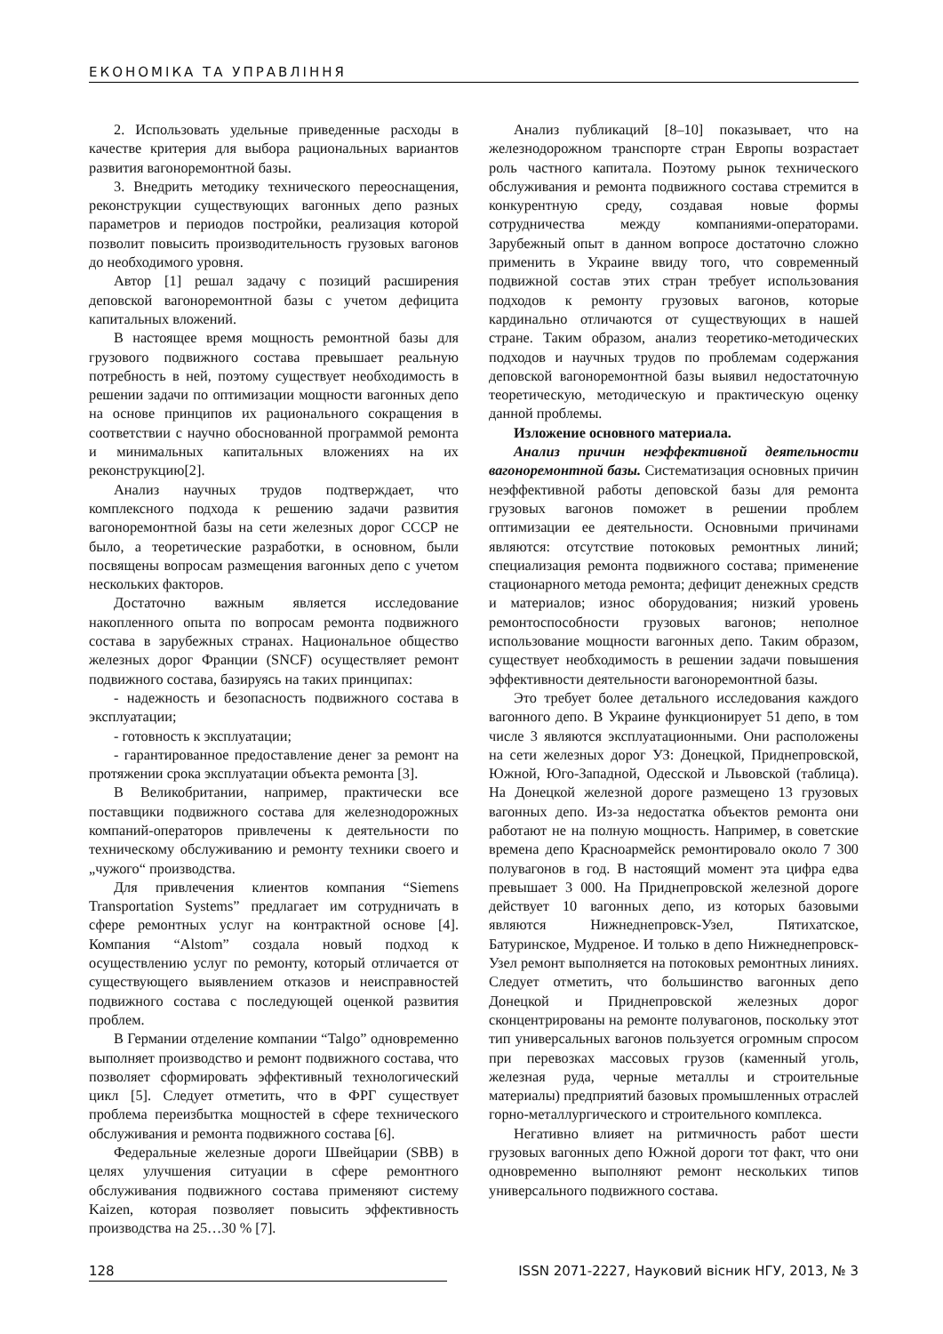ЕКОНОМІКА ТА УПРАВЛІННЯ
2. Использовать удельные приведенные расходы в качестве критерия для выбора рациональных вариантов развития вагоноремонтной базы.
3. Внедрить методику технического переоснащения, реконструкции существующих вагонных депо разных параметров и периодов постройки, реализация которой позволит повысить производительность грузовых вагонов до необходимого уровня.
Автор [1] решал задачу с позиций расширения деповской вагоноремонтной базы с учетом дефицита капитальных вложений.
В настоящее время мощность ремонтной базы для грузового подвижного состава превышает реальную потребность в ней, поэтому существует необходимость в решении задачи по оптимизации мощности вагонных депо на основе принципов их рационального сокращения в соответствии с научно обоснованной программой ремонта и минимальных капитальных вложениях на их реконструкцию[2].
Анализ научных трудов подтверждает, что комплексного подхода к решению задачи развития вагоноремонтной базы на сети железных дорог СССР не было, а теоретические разработки, в основном, были посвящены вопросам размещения вагонных депо с учетом нескольких факторов.
Достаточно важным является исследование накопленного опыта по вопросам ремонта подвижного состава в зарубежных странах. Национальное общество железных дорог Франции (SNCF) осуществляет ремонт подвижного состава, базируясь на таких принципах:
- надежность и безопасность подвижного состава в эксплуатации;
- готовность к эксплуатации;
- гарантированное предоставление денег за ремонт на протяжении срока эксплуатации объекта ремонта [3].
В Великобритании, например, практически все поставщики подвижного состава для железнодорожных компаний-операторов привлечены к деятельности по техническому обслуживанию и ремонту техники своего и „чужого“ производства.
Для привлечения клиентов компания “Siemens Transportation Systems” предлагает им сотрудничать в сфере ремонтных услуг на контрактной основе [4]. Компания “Alstom” создала новый подход к осуществлению услуг по ремонту, который отличается от существующего выявлением отказов и неисправностей подвижного состава с последующей оценкой развития проблем.
В Германии отделение компании “Talgo” одновременно выполняет производство и ремонт подвижного состава, что позволяет сформировать эффективный технологический цикл [5]. Следует отметить, что в ФРГ существует проблема переизбытка мощностей в сфере технического обслуживания и ремонта подвижного состава [6].
Федеральные железные дороги Швейцарии (SBB) в целях улучшения ситуации в сфере ремонтного обслуживания подвижного состава применяют систему Kaizen, которая позволяет повысить эффективность производства на 25…30 % [7].
Анализ публикаций [8–10] показывает, что на железнодорожном транспорте стран Европы возрастает роль частного капитала. Поэтому рынок технического обслуживания и ремонта подвижного состава стремится в конкурентную среду, создавая новые формы сотрудничества между компаниями-операторами. Зарубежный опыт в данном вопросе достаточно сложно применить в Украине ввиду того, что современный подвижной состав этих стран требует использования подходов к ремонту грузовых вагонов, которые кардинально отличаются от существующих в нашей стране. Таким образом, анализ теоретико-методических подходов и научных трудов по проблемам содержания деповской вагоноремонтной базы выявил недостаточную теоретическую, методическую и практическую оценку данной проблемы.
Изложение основного материала.
Анализ причин неэффективной деятельности вагоноремонтной базы. Систематизация основных причин неэффективной работы деповской базы для ремонта грузовых вагонов поможет в решении проблем оптимизации ее деятельности. Основными причинами являются: отсутствие потоковых ремонтных линий; специализация ремонта подвижного состава; применение стационарного метода ремонта; дефицит денежных средств и материалов; износ оборудования; низкий уровень ремонтоспособности грузовых вагонов; неполное использование мощности вагонных депо. Таким образом, существует необходимость в решении задачи повышения эффективности деятельности вагоноремонтной базы.
Это требует более детального исследования каждого вагонного депо. В Украине функционирует 51 депо, в том числе 3 являются эксплуатационными. Они расположены на сети железных дорог УЗ: Донецкой, Приднепровской, Южной, Юго-Западной, Одесской и Львовской (таблица). На Донецкой железной дороге размещено 13 грузовых вагонных депо. Из-за недостатка объектов ремонта они работают не на полную мощность. Например, в советские времена депо Красноармейск ремонтировало около 7 300 полувагонов в год. В настоящий момент эта цифра едва превышает 3 000. На Приднепровской железной дороге действует 10 вагонных депо, из которых базовыми являются Нижнеднепровск-Узел, Пятихатское, Батуринское, Мудреное. И только в депо Нижнеднепровск-Узел ремонт выполняется на потоковых ремонтных линиях. Следует отметить, что большинство вагонных депо Донецкой и Приднепровской железных дорог сконцентрированы на ремонте полувагонов, поскольку этот тип универсальных вагонов пользуется огромным спросом при перевозках массовых грузов (каменный уголь, железная руда, черные металлы и строительные материалы) предприятий базовых промышленных отраслей горно-металлургического и строительного комплекса.
Негативно влияет на ритмичность работ шести грузовых вагонных депо Южной дороги тот факт, что они одновременно выполняют ремонт нескольких типов универсального подвижного состава.
128 ISSN 2071-2227, Науковий вісник НГУ, 2013, № 3